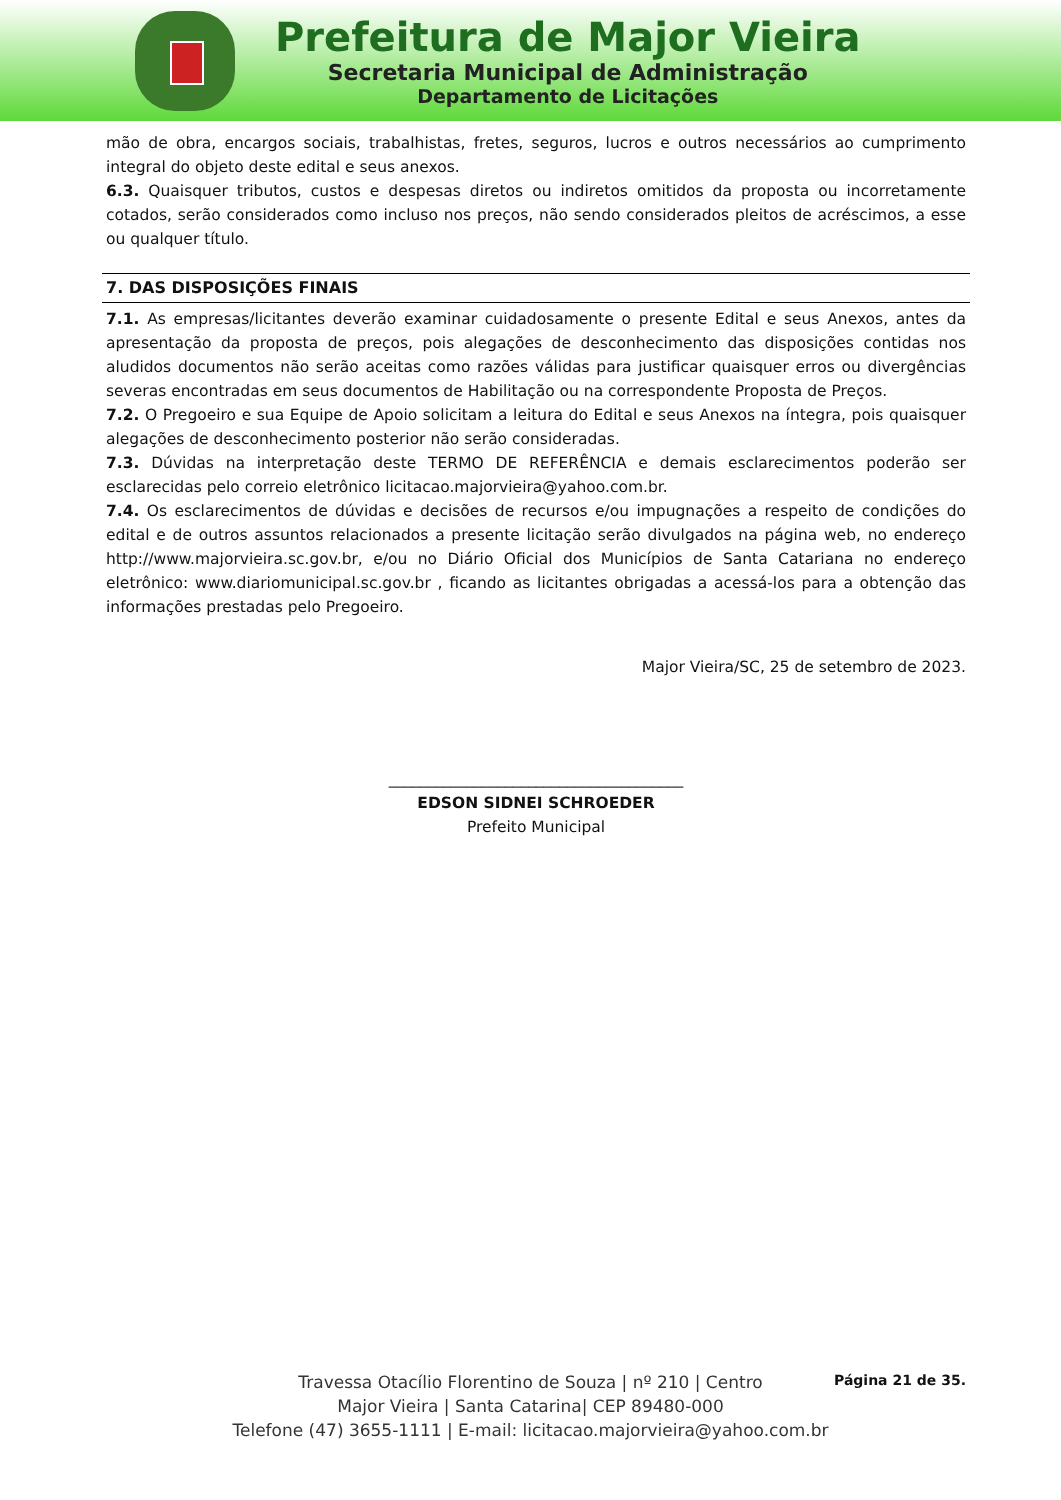Prefeitura de Major Vieira
Secretaria Municipal de Administração
Departamento de Licitações
mão de obra, encargos sociais, trabalhistas, fretes, seguros, lucros e outros necessários ao cumprimento integral do objeto deste edital e seus anexos.
6.3. Quaisquer tributos, custos e despesas diretos ou indiretos omitidos da proposta ou incorretamente cotados, serão considerados como incluso nos preços, não sendo considerados pleitos de acréscimos, a esse ou qualquer título.
7. DAS DISPOSIÇÕES FINAIS
7.1. As empresas/licitantes deverão examinar cuidadosamente o presente Edital e seus Anexos, antes da apresentação da proposta de preços, pois alegações de desconhecimento das disposições contidas nos aludidos documentos não serão aceitas como razões válidas para justificar quaisquer erros ou divergências severas encontradas em seus documentos de Habilitação ou na correspondente Proposta de Preços.
7.2. O Pregoeiro e sua Equipe de Apoio solicitam a leitura do Edital e seus Anexos na íntegra, pois quaisquer alegações de desconhecimento posterior não serão consideradas.
7.3. Dúvidas na interpretação deste TERMO DE REFERÊNCIA e demais esclarecimentos poderão ser esclarecidas pelo correio eletrônico licitacao.majorvieira@yahoo.com.br.
7.4. Os esclarecimentos de dúvidas e decisões de recursos e/ou impugnações a respeito de condições do edital e de outros assuntos relacionados a presente licitação serão divulgados na página web, no endereço http://www.majorvieira.sc.gov.br, e/ou no Diário Oficial dos Municípios de Santa Catariana no endereço eletrônico: www.diariomunicipal.sc.gov.br , ficando as licitantes obrigadas a acessá-los para a obtenção das informações prestadas pelo Pregoeiro.
Major Vieira/SC, 25 de setembro de 2023.
______________________________________
EDSON SIDNEI SCHROEDER
Prefeito Municipal
Página 21 de 35.
Travessa Otacílio Florentino de Souza | nº 210 | Centro
Major Vieira | Santa Catarina| CEP 89480-000
Telefone (47) 3655-1111 | E-mail: licitacao.majorvieira@yahoo.com.br